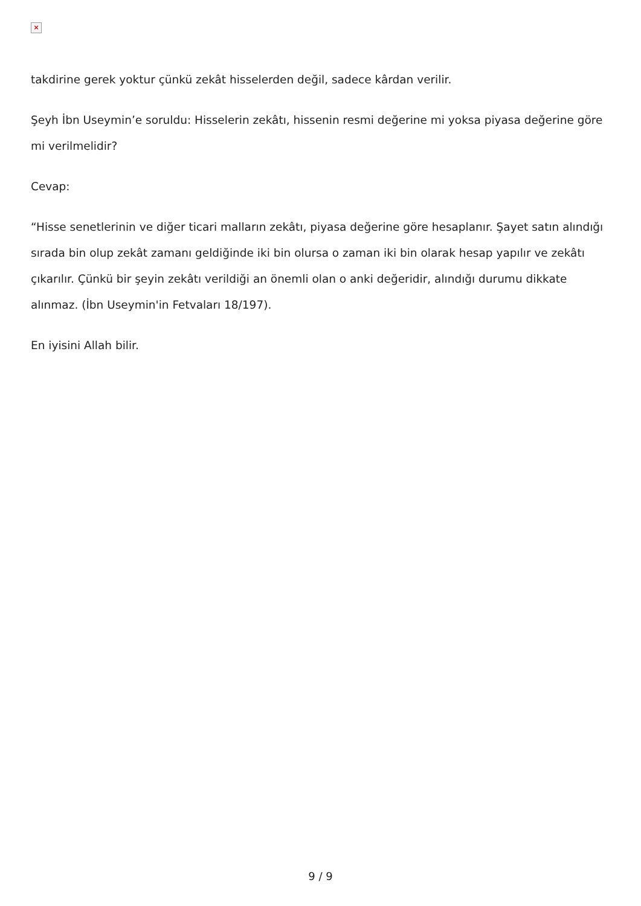×
takdirine gerek yoktur çünkü zekât hisselerden değil, sadece kârdan verilir.
Şeyh İbn Useymin’e soruldu: Hisselerin zekâtı, hissenin resmi değerine mi yoksa piyasa değerine göre mi verilmelidir?
Cevap:
“Hisse senetlerinin ve diğer ticari malların zekâtı, piyasa değerine göre hesaplanır. Şayet satın alındığı sırada bin olup zekât zamanı geldiğinde iki bin olursa o zaman iki bin olarak hesap yapılır ve zekâtı çıkarılır. Çünkü bir şeyin zekâtı verildiği an önemli olan o anki değeridir, alındığı durumu dikkate alınmaz. (İbn Useymin'in Fetvaları 18/197).
En iyisini Allah bilir.
9 / 9